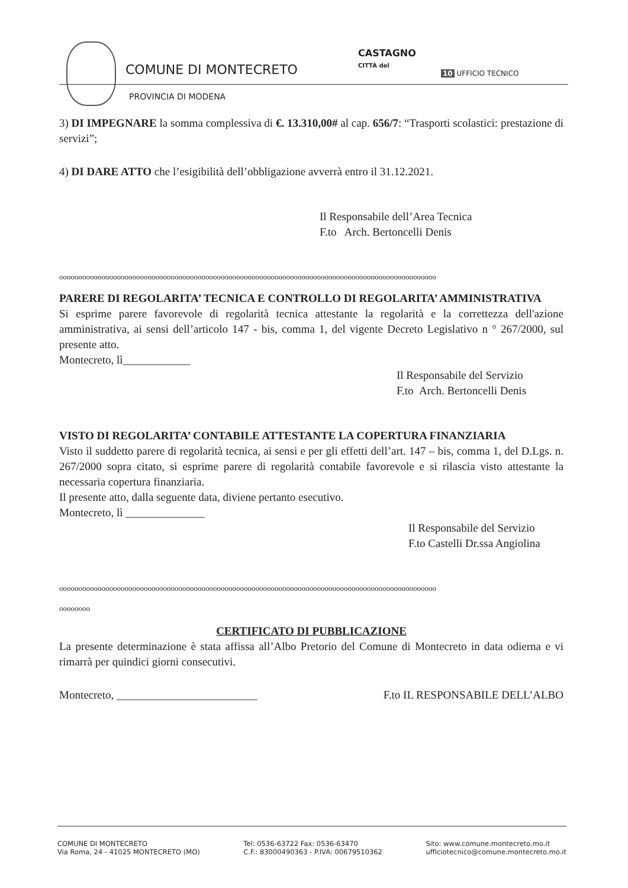COMUNE DI MONTECRETO
CASTAGNO
CITTÀ del
10 UFFICIO TECNICO
PROVINCIA DI MODENA
3) DI IMPEGNARE la somma complessiva di €. 13.310,00# al cap. 656/7: “Trasporti scolastici: prestazione di servizi”;
4) DI DARE ATTO che l’esigibilità dell’obbligazione avverrà entro il 31.12.2021.
Il Responsabile dell’Area Tecnica
F.to Arch. Bertoncelli Denis
oooooooooooooooooooooooooooooooooooooooooooooooooooooooooooooooooooooooooooooooooooooooooooooooooo
PARERE DI REGOLARITA’ TECNICA E CONTROLLO DI REGOLARITA’ AMMINISTRATIVA
Si esprime parere favorevole di regolarità tecnica attestante la regolarità e la correttezza dell'azione amministrativa, ai sensi dell’articolo 147 - bis, comma 1, del vigente Decreto Legislativo n ° 267/2000, sul presente atto.
Montecreto, lì____________
Il Responsabile del Servizio
F.to Arch. Bertoncelli Denis
VISTO DI REGOLARITA’ CONTABILE ATTESTANTE LA COPERTURA FINANZIARIA
Visto il suddetto parere di regolarità tecnica, ai sensi e per gli effetti dell’art. 147 – bis, comma 1, del D.Lgs. n. 267/2000 sopra citato, si esprime parere di regolarità contabile favorevole e si rilascia visto attestante la necessaria copertura finanziaria.
Il presente atto, dalla seguente data, diviene pertanto esecutivo.
Montecreto, lì ______________
Il Responsabile del Servizio
F.to Castelli Dr.ssa Angiolina
oooooooooooooooooooooooooooooooooooooooooooooooooooooooooooooooooooooooooooooooooooooooooooooooooo
oooooooo
CERTIFICATO DI PUBBLICAZIONE
La presente determinazione è stata affissa all’Albo Pretorio del Comune di Montecreto in data odierna e vi rimarrà per quindici giorni consecutivi.
Montecreto, _________________________ F.to IL RESPONSABILE DELL’ALBO
COMUNE DI MONTECRETO
Via Roma, 24 - 41025 MONTECRETO (MO)
Tel: 0536-63722 Fax: 0536-63470
C.F.: 83000490363 - P.IVA: 00679510362
Sito: www.comune.montecreto.mo.it
ufficiotecnico@comune.montecreto.mo.it